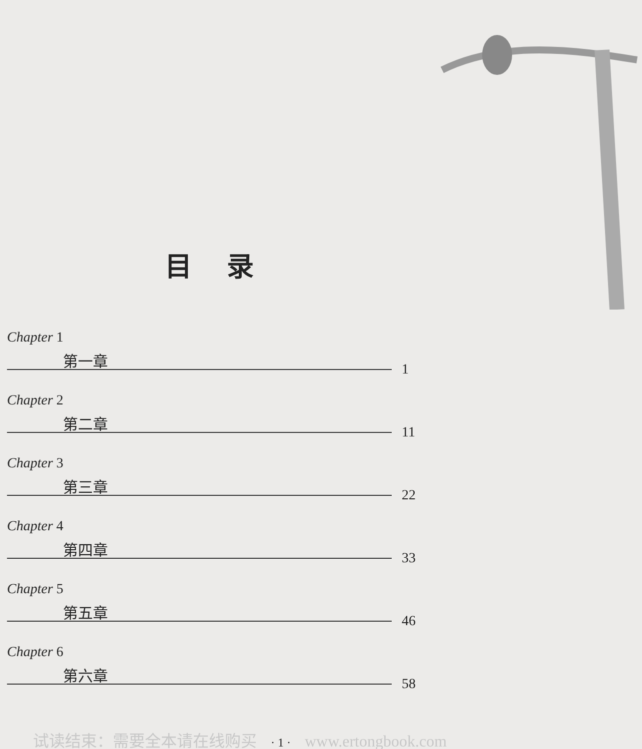目录
Chapter 1
第一章
1
Chapter 2
第二章
11
Chapter 3
第三章
22
Chapter 4
第四章
33
Chapter 5
第五章
46
Chapter 6
第六章
58
试读结束：需要全本请在线购买 · 1 · www.ertongbook.com